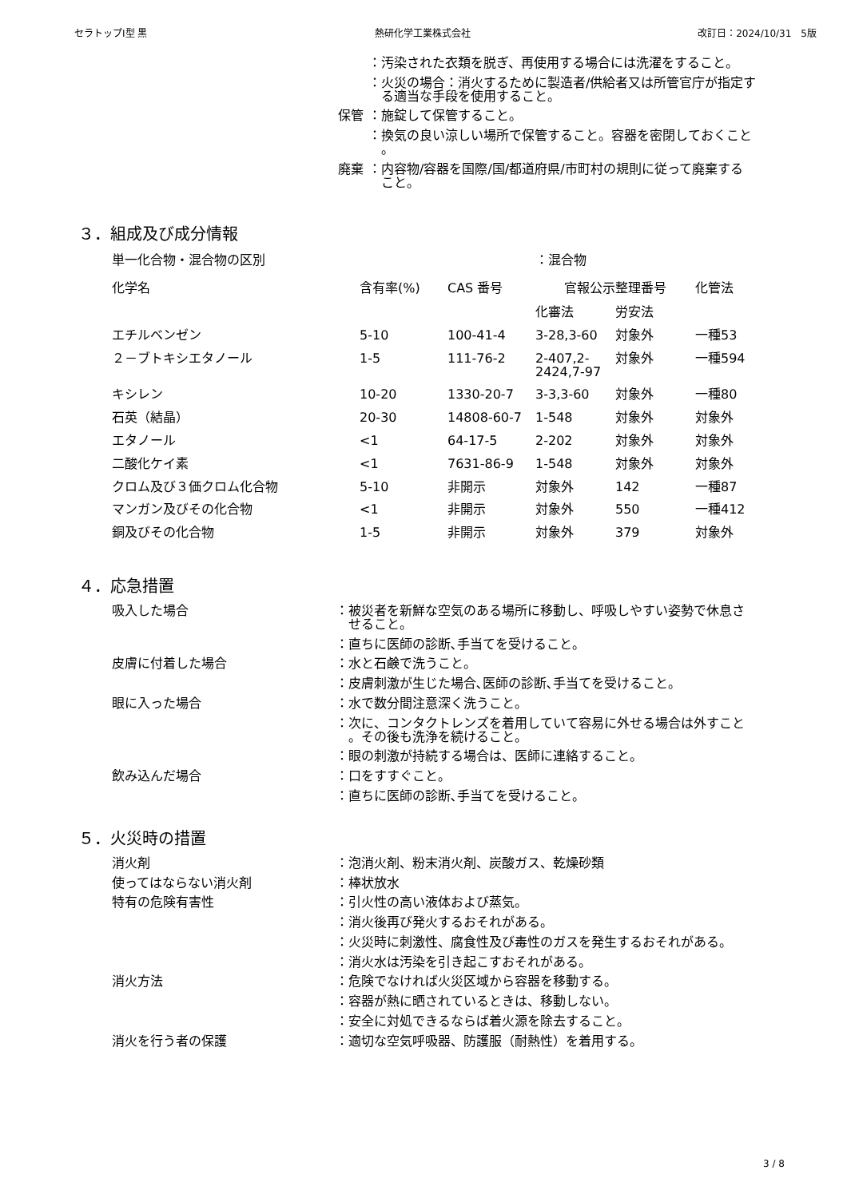セラトップⅠ型 黒 熱研化学工業株式会社 改訂日：2024/10/31　5版
| | ：汚染された衣類を脱ぎ、再使用する場合には洗濯をすること。 |
| | ：火災の場合：消火するために製造者/供給者又は所管官庁が指定す る適当な手段を使用すること。 |
| 保管 | ：施錠して保管すること。 |
| | ：換気の良い涼しい場所で保管すること。容器を密閉しておくこと 。 |
| 廃棄 | ：内容物/容器を国際/国/都道府県/市町村の規則に従って廃棄する こと。 |
３．組成及び成分情報
| 単一化合物・混合物の区別 | | | ：混合物 | | |
| 化学名 | 含有率(%) | CAS 番号 | 官報公示整理番号 | | 化管法 |
| | | | 化審法 | 労安法 | |
| エチルベンゼン | 5-10 | 100-41-4 | 3-28,3-60 | 対象外 | 一種53 |
| ２－ブトキシエタノール | 1-5 | 111-76-2 | 2-407,2- 2424,7-97 | 対象外 | 一種594 |
| キシレン | 10-20 | 1330-20-7 | 3-3,3-60 | 対象外 | 一種80 |
| 石英（結晶） | 20-30 | 14808-60-7 | 1-548 | 対象外 | 対象外 |
| エタノール | <1 | 64-17-5 | 2-202 | 対象外 | 対象外 |
| 二酸化ケイ素 | <1 | 7631-86-9 | 1-548 | 対象外 | 対象外 |
| クロム及び３価クロム化合物 | 5-10 | 非開示 | 対象外 | 142 | 一種87 |
| マンガン及びその化合物 | <1 | 非開示 | 対象外 | 550 | 一種412 |
| 銅及びその化合物 | 1-5 | 非開示 | 対象外 | 379 | 対象外 |
４．応急措置
| 吸入した場合 | ：被災者を新鮮な空気のある場所に移動し、呼吸しやすい姿勢で休息さ せること。 |
| | ：直ちに医師の診断､手当てを受けること。 |
| 皮膚に付着した場合 | ：水と石鹸で洗うこと。 |
| | ：皮膚刺激が生じた場合､医師の診断､手当てを受けること。 |
| 眼に入った場合 | ：水で数分間注意深く洗うこと。 |
| | ：次に、コンタクトレンズを着用していて容易に外せる場合は外すこと 。その後も洗浄を続けること。 |
| | ：眼の刺激が持続する場合は、医師に連絡すること。 |
| 飲み込んだ場合 | ：口をすすぐこと。 |
| | ：直ちに医師の診断､手当てを受けること。 |
５．火災時の措置
| 消火剤 | ：泡消火剤、粉末消火剤、炭酸ガス、乾燥砂類 |
| 使ってはならない消火剤 | ：棒状放水 |
| 特有の危険有害性 | ：引火性の高い液体および蒸気。 |
| | ：消火後再び発火するおそれがある。 |
| | ：火災時に刺激性、腐食性及び毒性のガスを発生するおそれがある。 |
| | ：消火水は汚染を引き起こすおそれがある。 |
| 消火方法 | ：危険でなければ火災区域から容器を移動する。 |
| | ：容器が熱に晒されているときは、移動しない。 |
| | ：安全に対処できるならば着火源を除去すること。 |
| 消火を行う者の保護 | ：適切な空気呼吸器、防護服（耐熱性）を着用する。 |
3 / 8